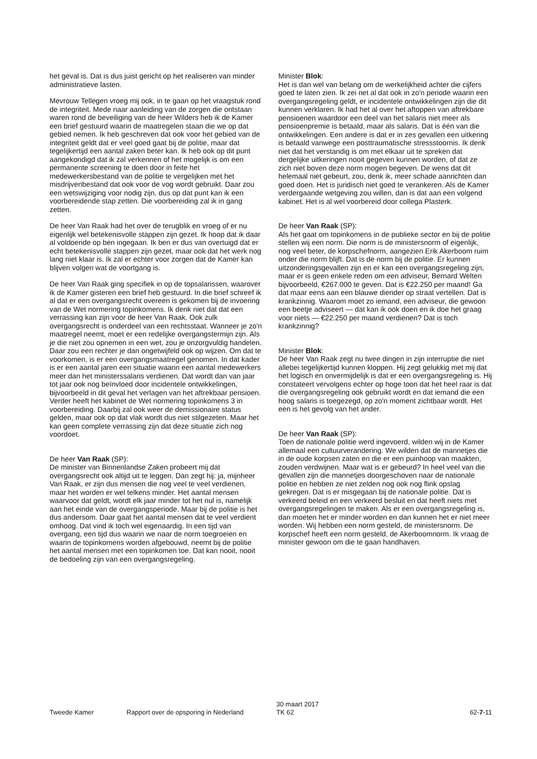het geval is. Dat is dus juist gericht op het realiseren van minder administratieve lasten.
Mevrouw Tellegen vroeg mij ook, in te gaan op het vraagstuk rond de integriteit. Mede naar aanleiding van de zorgen die ontstaan waren rond de beveiliging van de heer Wilders heb ik de Kamer een brief gestuurd waarin de maatregelen staan die we op dat gebied nemen. Ik heb geschreven dat ook voor het gebied van de integriteit geldt dat er veel goed gaat bij de politie, maar dat tegelijkertijd een aantal zaken beter kan. Ik heb ook op dit punt aangekondigd dat ik zal verkennen of het mogelijk is om een permanente screening te doen door in feite het medewerkersbestand van de politie te vergelijken met het misdrijvenbestand dat ook voor de vog wordt gebruikt. Daar zou een wetswijziging voor nodig zijn, dus op dat punt kan ik een voorbereidende stap zetten. Die voorbereiding zal ik in gang zetten.
De heer Van Raak had het over de terugblik en vroeg of er nu eigenlijk wel betekenisvolle stappen zijn gezet. Ik hoop dat ik daar al voldoende op ben ingegaan. Ik ben er dus van overtuigd dat er echt betekenisvolle stappen zijn gezet, maar ook dat het werk nog lang niet klaar is. Ik zal er echter voor zorgen dat de Kamer kan blijven volgen wat de voortgang is.
De heer Van Raak ging specifiek in op de topsalarissen, waarover ik de Kamer gisteren een brief heb gestuurd. In die brief schreef ik al dat er een overgangsrecht overeen is gekomen bij de invoering van de Wet normering topinkomens. Ik denk niet dat dat een verrassing kan zijn voor de heer Van Raak. Ook zulk overgangsrecht is onderdeel van een rechtsstaat. Wanneer je zo'n maatregel neemt, moet er een redelijke overgangstermijn zijn. Als je die niet zou opnemen in een wet, zou je onzorgvuldig handelen. Daar zou een rechter je dan ongetwijfeld ook op wijzen. Om dat te voorkomen, is er een overgangsmaatregel genomen. In dat kader is er een aantal jaren een situatie waarin een aantal medewerkers meer dan het ministerssalaris verdienen. Dat wordt dan van jaar tot jaar ook nog beïnvloed door incidentele ontwikkelingen, bijvoorbeeld in dit geval het verlagen van het aftrekbaar pensioen. Verder heeft het kabinet de Wet normering topinkomens 3 in voorbereiding. Daarbij zal ook weer de demissionaire status gelden, maar ook op dat vlak wordt dus niet stilgezeten. Maar het kan geen complete verrassing zijn dat deze situatie zich nog voordoet.
De heer Van Raak (SP):
De minister van Binnenlandse Zaken probeert mij dat overgangsrecht ook altijd uit te leggen. Dan zegt hij: ja, mijnheer Van Raak, er zijn dus mensen die nog veel te veel verdienen, maar het worden er wel telkens minder. Het aantal mensen waarvoor dat geldt, wordt elk jaar minder tot het nul is, namelijk aan het einde van de overgangsperiode. Maar bij de politie is het dus andersom. Daar gaat het aantal mensen dat te veel verdient omhoog. Dat vind ik toch wel eigenaardig. In een tijd van overgang, een tijd dus waarin we naar de norm toegroeien en waarin de topinkomens worden afgebouwd, neemt bij de politie het aantal mensen met een topinkomen toe. Dat kan nooit, nooit de bedoeling zijn van een overgangsregeling.
Minister Blok:
Het is dan wel van belang om de werkelijkheid achter die cijfers goed te laten zien. Ik zei net al dat ook in zo'n periode waarin een overgangsregeling geldt, er incidentele ontwikkelingen zijn die dit kunnen verklaren. Ik had het al over het aftoppen van aftrekbare pensioenen waardoor een deel van het salaris niet meer als pensioenpremie is betaald, maar als salaris. Dat is één van die ontwikkelingen. Een andere is dat er in zes gevallen een uitkering is betaald vanwege een posttraumatische stressstoornis. Ik denk niet dat het verstandig is om met elkaar uit te spreken dat dergelijke uitkeringen nooit gegeven kunnen worden, of dat ze zich niet boven deze norm mogen begeven. De wens dat dit helemaal niet gebeurt, zou, denk ik, meer schade aanrichten dan goed doen. Het is juridisch niet goed te verankeren. Als de Kamer verdergaande wetgeving zou willen, dan is dat aan een volgend kabinet. Het is al wel voorbereid door collega Plasterk.
De heer Van Raak (SP):
Als het gaat om topinkomens in de publieke sector en bij de politie stellen wij een norm. Die norm is de ministersnorm of eigenlijk, nog veel beter, de korpschefnorm, aangezien Erik Akerboom ruim onder die norm blijft. Dat is de norm bij de politie. Er kunnen uitzonderingsgevallen zijn en er kan een overgangsregeling zijn, maar er is geen enkele reden om een adviseur, Bernard Welten bijvoorbeeld, €267.000 te geven. Dat is €22.250 per maand! Ga dat maar eens aan een blauwe diender op straat vertellen. Dat is krankzinnig. Waarom moet zo iemand, een adviseur, die gewoon een beetje adviseert — dat kan ik ook doen en ik doe het graag voor niets — €22.250 per maand verdienen? Dat is toch krankzinnig?
Minister Blok:
De heer Van Raak zegt nu twee dingen in zijn interruptie die niet allebei tegelijkertijd kunnen kloppen. Hij zegt gelukkig met mij dat het logisch en onvermijdelijk is dat er een overgangsregeling is. Hij constateert vervolgens echter op hoge toon dat het heel raar is dat die overgangsregeling ook gebruikt wordt en dat iemand die een hoog salaris is toegezegd, op zo'n moment zichtbaar wordt. Het een is het gevolg van het ander.
De heer Van Raak (SP):
Toen de nationale politie werd ingevoerd, wilden wij in de Kamer allemaal een cultuurverandering. We wilden dat de mannetjes die in de oude korpsen zaten en die er een puinhoop van maakten, zouden verdwijnen. Maar wat is er gebeurd? In heel veel van die gevallen zijn die mannetjes doorgeschoven naar de nationale politie en hebben ze niet zelden nog ook nog flink opslag gekregen. Dat is er misgegaan bij de nationale politie. Dat is verkeerd beleid en een verkeerd besluit en dat heeft niets met overgangsregelingen te maken. Als er een overgangsregeling is, dan moeten het er minder worden en dan kunnen het er niet meer worden. Wij hebben een norm gesteld, de ministersnorm. De korpschef heeft een norm gesteld, de Akerboomnorm. Ik vraag de minister gewoon om die te gaan handhaven.
Tweede Kamer Rapport over de opsporing in Nederland
30 maart 2017
TK 62
62-7-11